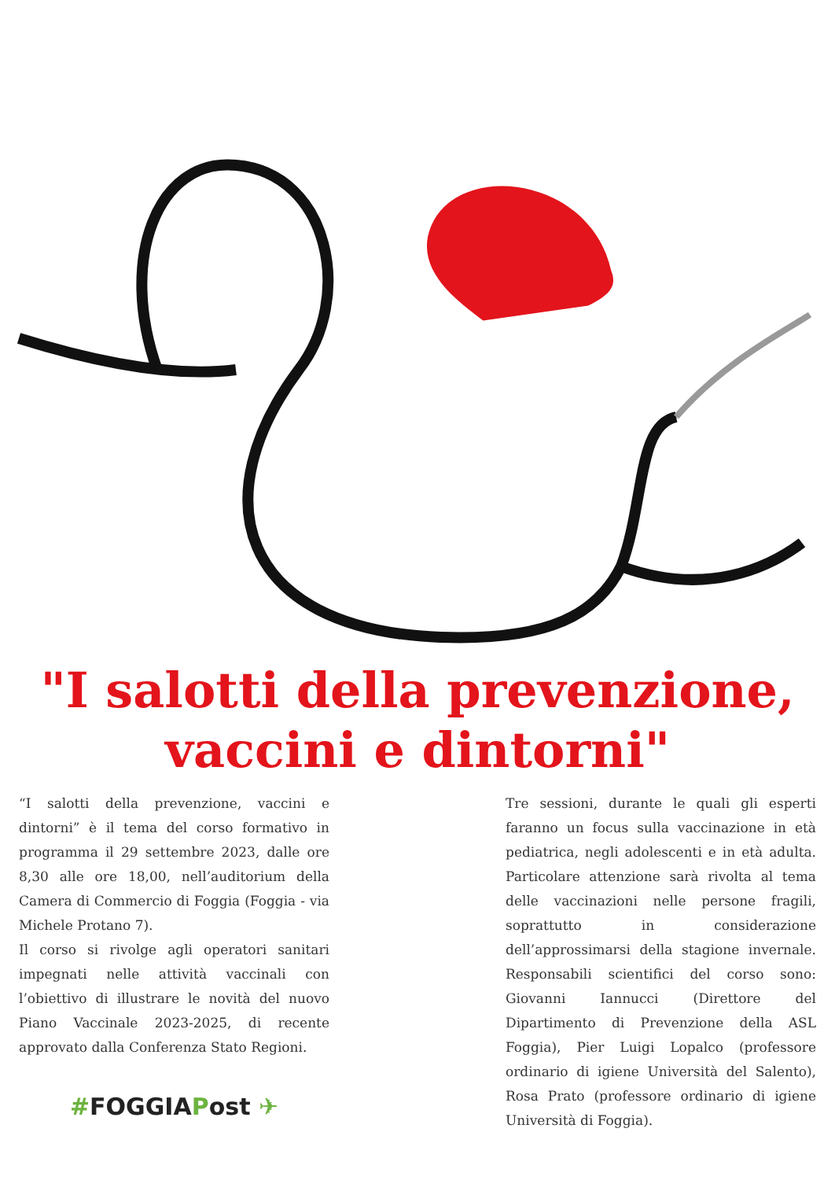"I salotti della prevenzione,
vaccini e dintorni"
“I salotti della prevenzione, vaccini e dintorni” è il tema del corso formativo in programma il 29 settembre 2023, dalle ore 8,30 alle ore 18,00, nell’auditorium della Camera di Commercio di Foggia (Foggia - via Michele Protano 7).
Il corso si rivolge agli operatori sanitari impegnati nelle attività vaccinali con l’obiettivo di illustrare le novità del nuovo Piano Vaccinale 2023-2025, di recente approvato dalla Conferenza Stato Regioni.
#FOGGIAPost ✈
Tre sessioni, durante le quali gli esperti faranno un focus sulla vaccinazione in età pediatrica, negli adolescenti e in età adulta. Particolare attenzione sarà rivolta al tema delle vaccinazioni nelle persone fragili, soprattutto in considerazione dell’approssimarsi della stagione invernale. Responsabili scientifici del corso sono: Giovanni Iannucci (Direttore del Dipartimento di Prevenzione della ASL Foggia), Pier Luigi Lopalco (professore ordinario di igiene Università del Salento), Rosa Prato (professore ordinario di igiene Università di Foggia).